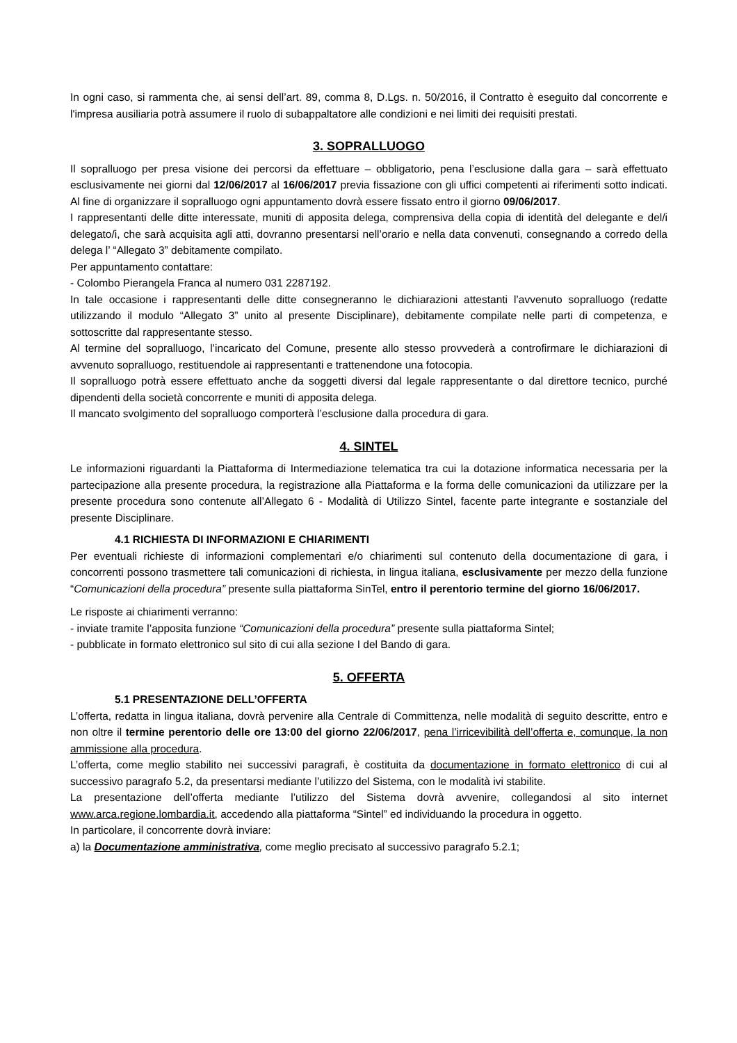In ogni caso, si rammenta che, ai sensi dell’art. 89, comma 8, D.Lgs. n. 50/2016, il Contratto è eseguito dal concorrente e l'impresa ausiliaria potrà assumere il ruolo di subappaltatore alle condizioni e nei limiti dei requisiti prestati.
3. SOPRALLUOGO
Il sopralluogo per presa visione dei percorsi da effettuare – obbligatorio, pena l’esclusione dalla gara – sarà effettuato esclusivamente nei giorni dal 12/06/2017 al 16/06/2017 previa fissazione con gli uffici competenti ai riferimenti sotto indicati. Al fine di organizzare il sopralluogo ogni appuntamento dovrà essere fissato entro il giorno 09/06/2017.
I rappresentanti delle ditte interessate, muniti di apposita delega, comprensiva della copia di identità del delegante e del/i delegato/i, che sarà acquisita agli atti, dovranno presentarsi nell’orario e nella data convenuti, consegnando a corredo della delega l’ “Allegato 3” debitamente compilato.
Per appuntamento contattare:
- Colombo Pierangela Franca al numero 031 2287192.
In tale occasione i rappresentanti delle ditte consegneranno le dichiarazioni attestanti l’avvenuto sopralluogo (redatte utilizzando il modulo “Allegato 3” unito al presente Disciplinare), debitamente compilate nelle parti di competenza, e sottoscritte dal rappresentante stesso.
Al termine del sopralluogo, l’incaricato del Comune, presente allo stesso provvederà a controfirmare le dichiarazioni di avvenuto sopralluogo, restituendole ai rappresentanti e trattenendone una fotocopia.
Il sopralluogo potrà essere effettuato anche da soggetti diversi dal legale rappresentante o dal direttore tecnico, purché dipendenti della società concorrente e muniti di apposita delega.
Il mancato svolgimento del sopralluogo comporterà l’esclusione dalla procedura di gara.
4. SINTEL
Le informazioni riguardanti la Piattaforma di Intermediazione telematica tra cui la dotazione informatica necessaria per la partecipazione alla presente procedura, la registrazione alla Piattaforma e la forma delle comunicazioni da utilizzare per la presente procedura sono contenute all’Allegato 6 - Modalità di Utilizzo Sintel, facente parte integrante e sostanziale del presente Disciplinare.
4.1 RICHIESTA DI INFORMAZIONI E CHIARIMENTI
Per eventuali richieste di informazioni complementari e/o chiarimenti sul contenuto della documentazione di gara, i concorrenti possono trasmettere tali comunicazioni di richiesta, in lingua italiana, esclusivamente per mezzo della funzione “Comunicazioni della procedura” presente sulla piattaforma SinTel, entro il perentorio termine del giorno 16/06/2017.
Le risposte ai chiarimenti verranno:
- inviate tramite l’apposita funzione “Comunicazioni della procedura” presente sulla piattaforma Sintel;
- pubblicate in formato elettronico sul sito di cui alla sezione I del Bando di gara.
5. OFFERTA
5.1 PRESENTAZIONE DELL’OFFERTA
L’offerta, redatta in lingua italiana, dovrà pervenire alla Centrale di Committenza, nelle modalità di seguito descritte, entro e non oltre il termine perentorio delle ore 13:00 del giorno 22/06/2017, pena l’irricevibilità dell’offerta e, comunque, la non ammissione alla procedura.
L’offerta, come meglio stabilito nei successivi paragrafi, è costituita da documentazione in formato elettronico di cui al successivo paragrafo 5.2, da presentarsi mediante l’utilizzo del Sistema, con le modalità ivi stabilite.
La presentazione dell’offerta mediante l’utilizzo del Sistema dovrà avvenire, collegandosi al sito internet www.arca.regione.lombardia.it, accedendo alla piattaforma “Sintel” ed individuando la procedura in oggetto.
In particolare, il concorrente dovrà inviare:
a) la Documentazione amministrativa, come meglio precisato al successivo paragrafo 5.2.1;